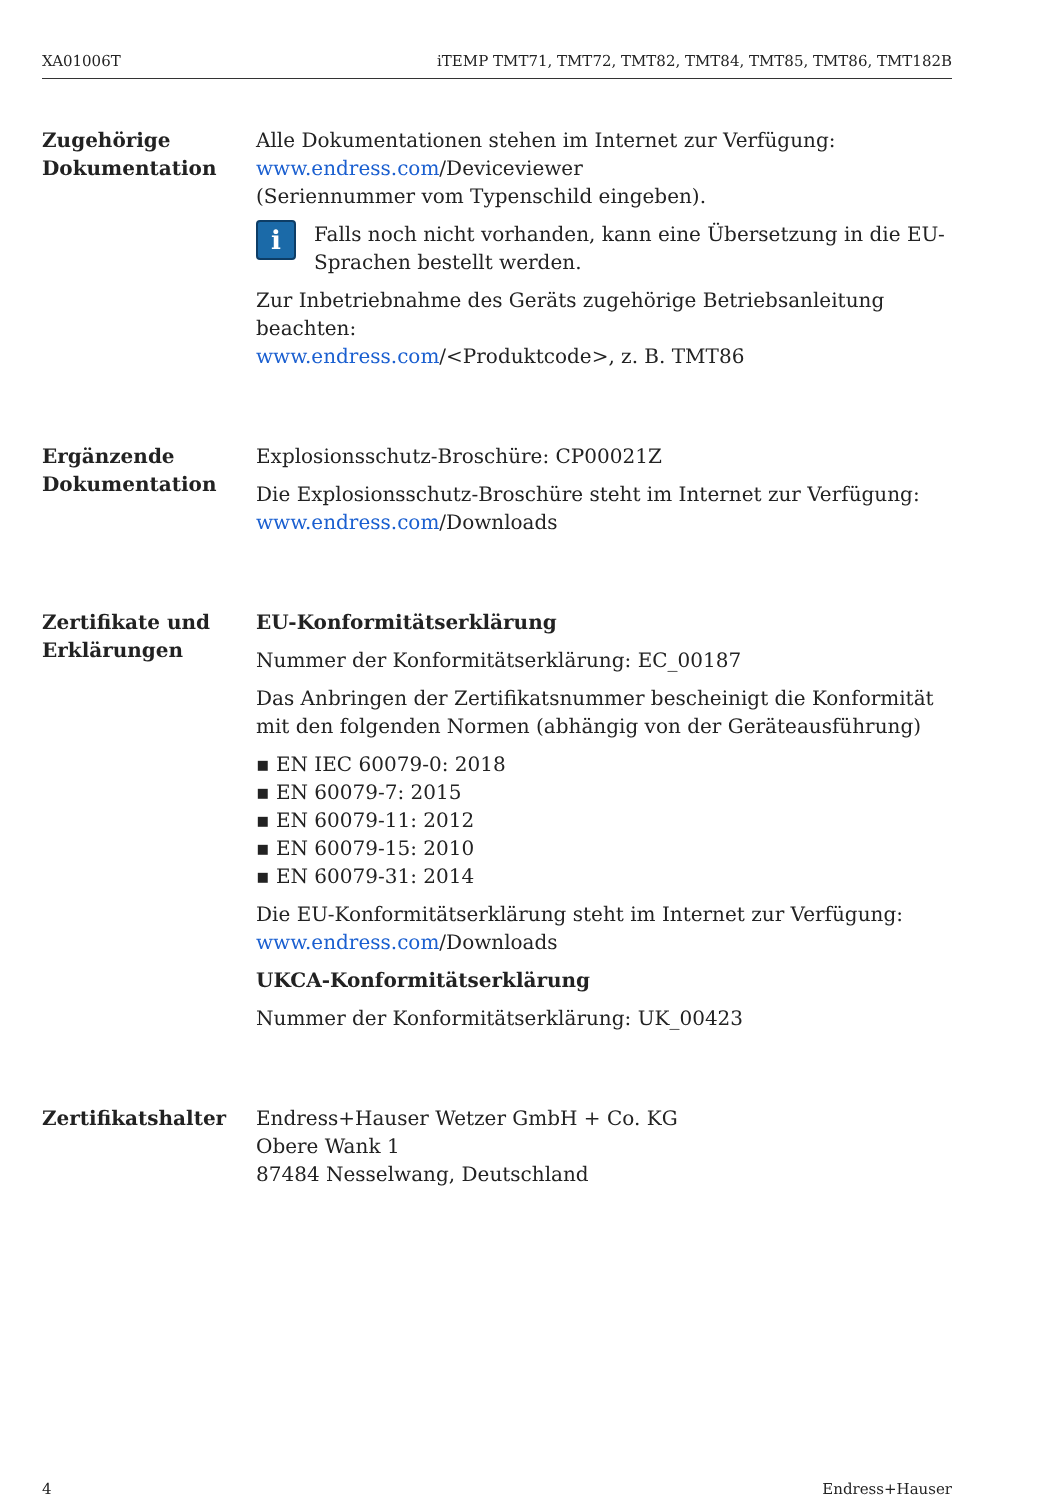XA01006T iTEMP TMT71, TMT72, TMT82, TMT84, TMT85, TMT86, TMT182B
Zugehörige Dokumentation
Alle Dokumentationen stehen im Internet zur Verfügung:
www.endress.com/Deviceviewer
(Seriennummer vom Typenschild eingeben).
i
Falls noch nicht vorhanden, kann eine Übersetzung in die EU-Sprachen bestellt werden.
Zur Inbetriebnahme des Geräts zugehörige Betriebsanleitung beachten:
www.endress.com/<Produktcode>, z. B. TMT86
Ergänzende Dokumentation
Explosionsschutz-Broschüre: CP00021Z
Die Explosionsschutz-Broschüre steht im Internet zur Verfügung:
www.endress.com/Downloads
Zertifikate und Erklärungen
EU-Konformitätserklärung
Nummer der Konformitätserklärung: EC_00187
Das Anbringen der Zertifikatsnummer bescheinigt die Konformität mit den folgenden Normen (abhängig von der Geräteausführung)
▪ EN IEC 60079-0: 2018
▪ EN 60079-7: 2015
▪ EN 60079-11: 2012
▪ EN 60079-15: 2010
▪ EN 60079-31: 2014
Die EU-Konformitätserklärung steht im Internet zur Verfügung:
www.endress.com/Downloads
UKCA-Konformitätserklärung
Nummer der Konformitätserklärung: UK_00423
Zertifikatshalter Endress+Hauser Wetzer GmbH + Co. KG
Obere Wank 1
87484 Nesselwang, Deutschland
4 Endress+Hauser